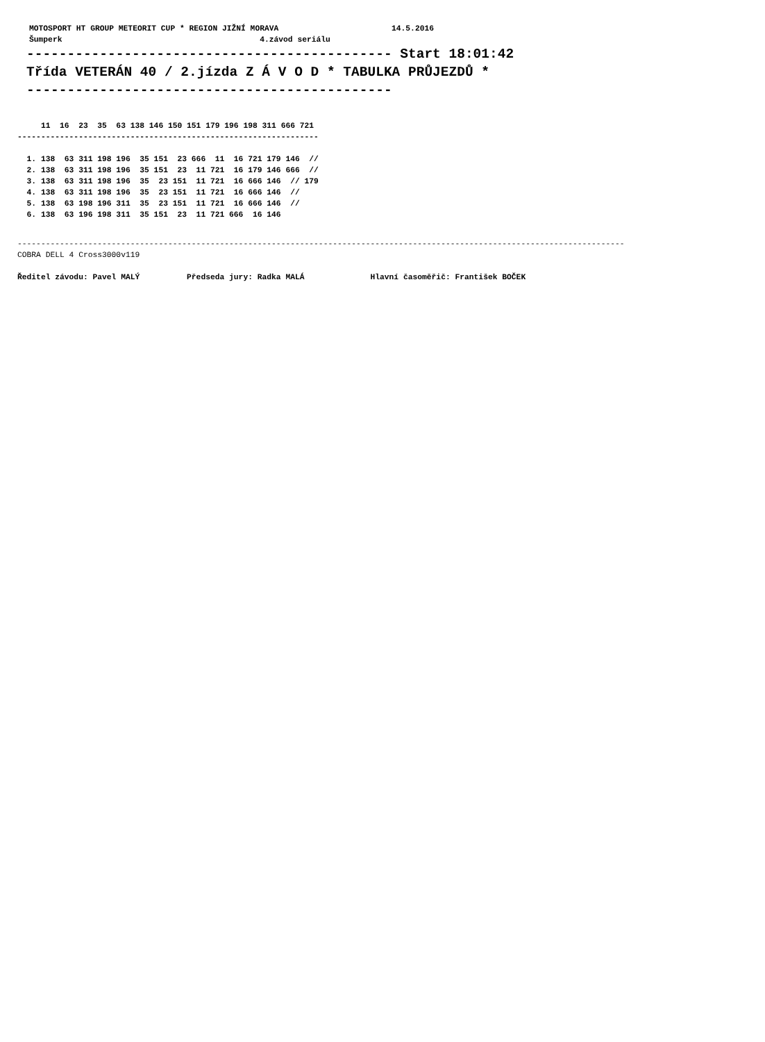MOTOSPORT HT GROUP METEORIT CUP * REGION JIŽNÍ MORAVA                        14.5.2016
Šumperk                                          4.závod seriálu
--------------------------------------------- Start 18:01:42
Třída VETERÁN 40 / 2.jízda Z Á V O D * TABULKA PRŮJEZDŮ *
---------------------------------------------
     11  16  23  35  63 138 146 150 151 179 196 198 311 666 721
----------------------------------------------------------------

  1. 138  63 311 198 196  35 151  23 666  11  16 721 179 146  //
  2. 138  63 311 198 196  35 151  23  11 721  16 179 146 666  //
  3. 138  63 311 198 196  35  23 151  11 721  16 666 146  // 179
  4. 138  63 311 198 196  35  23 151  11 721  16 666 146  //
  5. 138  63 198 196 311  35  23 151  11 721  16 666 146  //
  6. 138  63 196 198 311  35 151  23  11 721 666  16 146
---------------------------------------------------------------------------------------------------------------------------------
COBRA DELL 4 Cross3000v119
Ředitel závodu: Pavel MALÝ          Předseda jury: Radka MALÁ              Hlavní časoměřič: František BOČEK